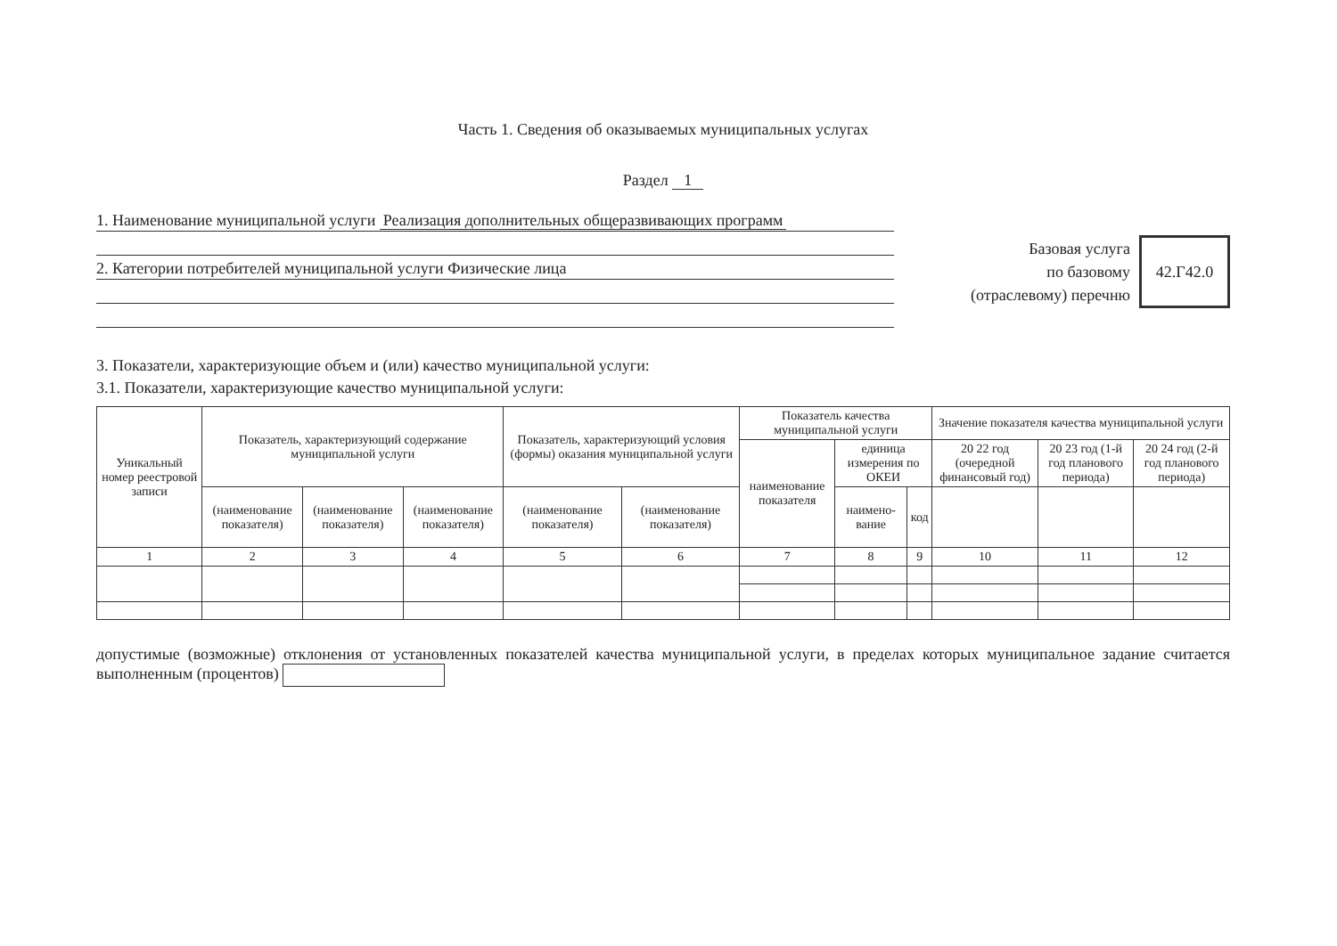Часть 1. Сведения об оказываемых муниципальных услугах
Раздел 1
1. Наименование муниципальной услуги Реализация дополнительных общеразвивающих программ
2. Категории потребителей муниципальной услуги Физические лица
Базовая услуга
по базовому
(отраслевому) перечню
42.Г42.0
3. Показатели, характеризующие объем и (или) качество муниципальной услуги:
3.1. Показатели, характеризующие качество муниципальной услуги:
| Уникальный номер реестровой записи | Показатель, характеризующий содержание муниципальной услуги | | | Показатель, характеризующий условия (формы) оказания муниципальной услуги | | Показатель качества муниципальной услуги | | | Значение показателя качества муниципальной услуги | | |
| --- | --- | --- | --- | --- | --- | --- | --- | --- | --- | --- | --- |
| | | | | | | наименование показателя | единица измерения по ОКЕИ | | 20 22 год (очередной финансовый год) | 20 23 год (1-й год планового периода) | 20 24 год (2-й год планового периода) |
| | (наименование показателя) | (наименование показателя) | (наименование показателя) | (наименование показателя) | (наименование показателя) | | наимено-вание | код | | | |
| 1 | 2 | 3 | 4 | 5 | 6 | 7 | 8 | 9 | 10 | 11 | 12 |
допустимые (возможные) отклонения от установленных показателей качества муниципальной услуги, в пределах которых муниципальное задание считается выполненным (процентов)